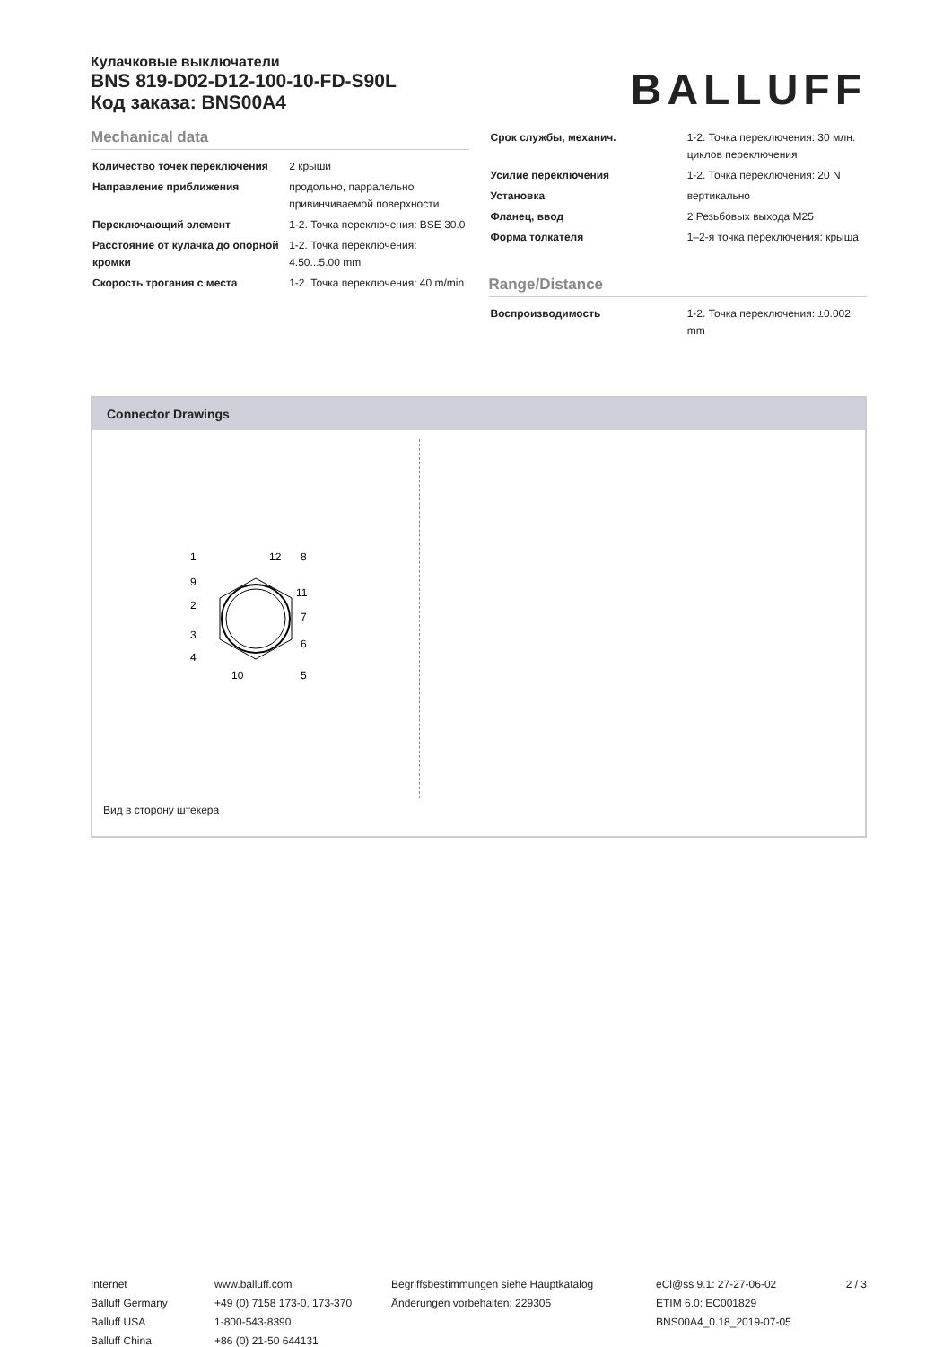Кулачковые выключатели
BNS 819-D02-D12-100-10-FD-S90L
Код заказа: BNS00A4
BALLUFF
Mechanical data
| Количество точек переключения | 2 крыши |
| Направление приближения | продольно, парралельно привинчиваемой поверхности |
| Переключающий элемент | 1-2. Точка переключения: BSE 30.0 |
| Расстояние от кулачка до опорной кромки | 1-2. Точка переключения: 4.50...5.00 mm |
| Скорость трогания с места | 1-2. Точка переключения: 40 m/min |
| Срок службы, механич. | 1-2. Точка переключения: 30 млн. циклов переключения |
| Усилие переключения | 1-2. Точка переключения: 20 N |
| Установка | вертикально |
| Фланец, ввод | 2 Резьбовых выхода M25 |
| Форма толкателя | 1–2-я точка переключения: крыша |
Range/Distance
| Воспроизводимость | 1-2. Точка переключения: ±0.002 mm |
Connector Drawings
1
12
8
9
11
2
7
3
6
4
10
5
Вид в сторону штекера
Internet
Balluff Germany
Balluff USA
Balluff China
www.balluff.com
+49 (0) 7158 173-0, 173-370
1-800-543-8390
+86 (0) 21-50 644131
Begriffsbestimmungen siehe Hauptkatalog
Änderungen vorbehalten: 229305
eCl@ss 9.1: 27-27-06-02
ETIM 6.0: EC001829
BNS00A4_0.18_2019-07-05
2 / 3